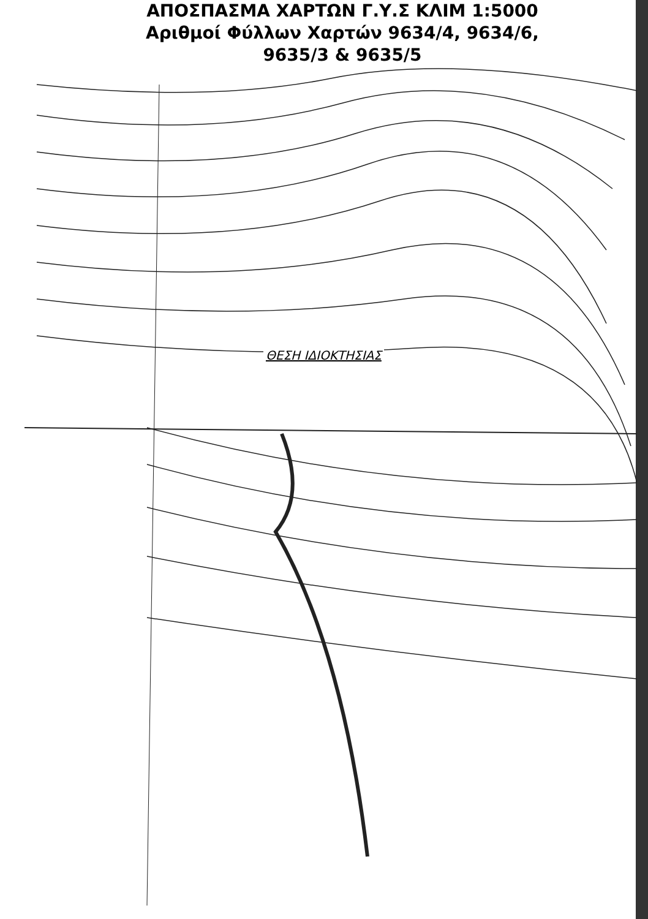ΑΠΟΣΠΑΣΜΑ ΧΑΡΤΩΝ Γ.Υ.Σ ΚΛΙΜ 1:5000
Αριθμοί Φύλλων Χαρτών 9634/4, 9634/6,
9635/3 & 9635/5
ΘΕΣΗ ΙΔΙΟΚΤΗΣΙΑΣ